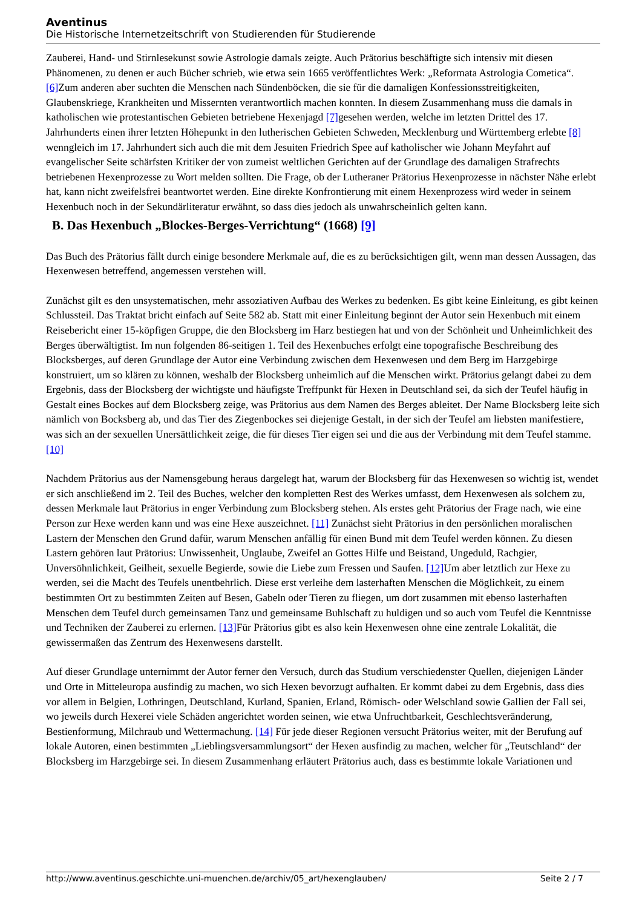Aventinus
Die Historische Internetzeitschrift von Studierenden für Studierende
Zauberei, Hand- und Stirnlesekunst sowie Astrologie damals zeigte. Auch Prätorius beschäftigte sich intensiv mit diesen Phänomenen, zu denen er auch Bücher schrieb, wie etwa sein 1665 veröffentlichtes Werk: „Reformata Astrologia Cometica“. [6] Zum anderen aber suchten die Menschen nach Sündenböcken, die sie für die damaligen Konfessionsstreitigkeiten, Glaubenskriege, Krankheiten und Missernten verantwortlich machen konnten. In diesem Zusammenhang muss die damals in katholischen wie protestantischen Gebieten betriebene Hexenjagd [7] gesehen werden, welche im letzten Drittel des 17. Jahrhunderts einen ihrer letzten Höhepunkt in den lutherischen Gebieten Schweden, Mecklenburg und Württemberg erlebte [8] wenngleich im 17. Jahrhundert sich auch die mit dem Jesuiten Friedrich Spee auf katholischer wie Johann Meyfahrt auf evangelischer Seite schärfsten Kritiker der von zumeist weltlichen Gerichten auf der Grundlage des damaligen Strafrechts betriebenen Hexenprozesse zu Wort melden sollten. Die Frage, ob der Lutheraner Prätorius Hexenprozesse in nächster Nähe erlebt hat, kann nicht zweifelsfrei beantwortet werden. Eine direkte Konfrontierung mit einem Hexenprozess wird weder in seinem Hexenbuch noch in der Sekundärliteratur erwähnt, so dass dies jedoch als unwahrscheinlich gelten kann.
B. Das Hexenbuch „Blockes-Berges-Verrichtung“ (1668) [9]
Das Buch des Prätorius fällt durch einige besondere Merkmale auf, die es zu berücksichtigen gilt, wenn man dessen Aussagen, das Hexenwesen betreffend, angemessen verstehen will.
Zunächst gilt es den unsystematischen, mehr assoziativen Aufbau des Werkes zu bedenken. Es gibt keine Einleitung, es gibt keinen Schlussteil. Das Traktat bricht einfach auf Seite 582 ab. Statt mit einer Einleitung beginnt der Autor sein Hexenbuch mit einem Reisebericht einer 15-köpfigen Gruppe, die den Blocksberg im Harz bestiegen hat und von der Schönheit und Unheimlichkeit des Berges überwältigtist. Im nun folgenden 86-seitigen 1. Teil des Hexenbuches erfolgt eine topografische Beschreibung des Blocksberges, auf deren Grundlage der Autor eine Verbindung zwischen dem Hexenwesen und dem Berg im Harzgebirge konstruiert, um so klären zu können, weshalb der Blocksberg unheimlich auf die Menschen wirkt. Prätorius gelangt dabei zu dem Ergebnis, dass der Blocksberg der wichtigste und häufigste Treffpunkt für Hexen in Deutschland sei, da sich der Teufel häufig in Gestalt eines Bockes auf dem Blocksberg zeige, was Prätorius aus dem Namen des Berges ableitet. Der Name Blocksberg leite sich nämlich von Bocksberg ab, und das Tier des Ziegenbockes sei diejenige Gestalt, in der sich der Teufel am liebsten manifestiere, was sich an der sexuellen Unersättlichkeit zeige, die für dieses Tier eigen sei und die aus der Verbindung mit dem Teufel stamme. [10]
Nachdem Prätorius aus der Namensgebung heraus dargelegt hat, warum der Blocksberg für das Hexenwesen so wichtig ist, wendet er sich anschließend im 2. Teil des Buches, welcher den kompletten Rest des Werkes umfasst, dem Hexenwesen als solchem zu, dessen Merkmale laut Prätorius in enger Verbindung zum Blocksberg stehen. Als erstes geht Prätorius der Frage nach, wie eine Person zur Hexe werden kann und was eine Hexe auszeichnet. [11] Zunächst sieht Prätorius in den persönlichen moralischen Lastern der Menschen den Grund dafür, warum Menschen anfällig für einen Bund mit dem Teufel werden können. Zu diesen Lastern gehören laut Prätorius: Unwissenheit, Unglaube, Zweifel an Gottes Hilfe und Beistand, Ungeduld, Rachgier, Unversöhnlichkeit, Geilheit, sexuelle Begierde, sowie die Liebe zum Fressen und Saufen. [12] Um aber letztlich zur Hexe zu werden, sei die Macht des Teufels unentbehrlich. Diese erst verleihe dem lasterhaften Menschen die Möglichkeit, zu einem bestimmten Ort zu bestimmten Zeiten auf Besen, Gabeln oder Tieren zu fliegen, um dort zusammen mit ebenso lasterhaften Menschen dem Teufel durch gemeinsamen Tanz und gemeinsame Buhlschaft zu huldigen und so auch vom Teufel die Kenntnisse und Techniken der Zauberei zu erlernen. [13] Für Prätorius gibt es also kein Hexenwesen ohne eine zentrale Lokalität, die gewissermaßen das Zentrum des Hexenwesens darstellt.
Auf dieser Grundlage unternimmt der Autor ferner den Versuch, durch das Studium verschiedenster Quellen, diejenigen Länder und Orte in Mitteleuropa ausfindig zu machen, wo sich Hexen bevorzugt aufhalten. Er kommt dabei zu dem Ergebnis, dass dies vor allem in Belgien, Lothringen, Deutschland, Kurland, Spanien, Erland, Römisch- oder Welschland sowie Gallien der Fall sei, wo jeweils durch Hexerei viele Schäden angerichtet worden seinen, wie etwa Unfruchtbarkeit, Geschlechtsveränderung, Bestienformung, Milchraub und Wettermachung. [14] Für jede dieser Regionen versucht Prätorius weiter, mit der Berufung auf lokale Autoren, einen bestimmten „Lieblingsversammlungsort“ der Hexen ausfindig zu machen, welcher für „Teutschland“ der Blocksberg im Harzgebirge sei. In diesem Zusammenhang erläutert Prätorius auch, dass es bestimmte lokale Variationen und
http://www.aventinus.geschichte.uni-muenchen.de/archiv/05_art/hexenglauben/ Seite 2 / 7